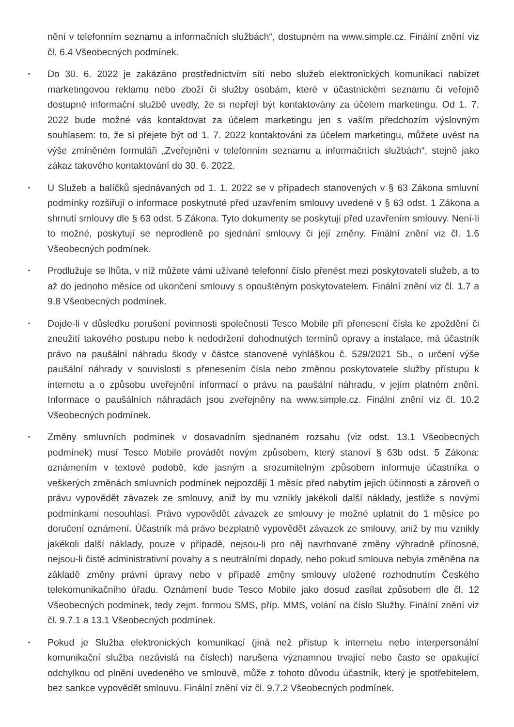nění v telefonním seznamu a informačních službách“, dostupném na www.simple.cz. Finální znění viz čl. 6.4 Všeobecných podmínek.
▪
Do 30. 6. 2022 je zakázáno prostřednictvím sítí nebo služeb elektronických komunikací nabízet marketingovou reklamu nebo zboží či služby osobám, které v účastnickém seznamu či veřejně dostupné informační službě uvedly, že si nepřejí být kontaktovány za účelem marketingu. Od 1. 7. 2022 bude možné vás kontaktovat za účelem marketingu jen s vaším předchozím výslovným souhlasem: to, že si přejete být od 1. 7. 2022 kontaktováni za účelem marketingu, můžete uvést na výše zmíněném formuláři „Zveřejnění v telefonním seznamu a informačních službách“, stejně jako zákaz takového kontaktování do 30. 6. 2022.
▪
U Služeb a balíčků sjednávaných od 1. 1. 2022 se v případech stanovených v § 63 Zákona smluvní podmínky rozšiřují o informace poskytnuté před uzavřením smlouvy uvedené v § 63 odst. 1 Zákona a shrnutí smlouvy dle § 63 odst. 5 Zákona. Tyto dokumenty se poskytují před uzavřením smlouvy. Není-li to možné, poskytují se neprodleně po sjednání smlouvy či její změny. Finální znění viz čl. 1.6 Všeobecných podmínek.
▪
Prodlužuje se lhůta, v níž můžete vámi užívané telefonní číslo přenést mezi poskytovateli služeb, a to až do jednoho měsíce od ukončení smlouvy s opouštěným poskytovatelem. Finální znění viz čl. 1.7 a 9.8 Všeobecných podmínek.
▪
Dojde-li v důsledku porušení povinnosti společností Tesco Mobile při přenesení čísla ke zpoždění či zneužití takového postupu nebo k nedodržení dohodnutých termínů opravy a instalace, má účastník právo na paušální náhradu škody v částce stanovené vyhláškou č. 529/2021 Sb., o určení výše paušální náhrady v souvislosti s přenesením čísla nebo změnou poskytovatele služby přístupu k internetu a o způsobu uveřejnění informací o právu na paušální náhradu, v jejím platném znění. Informace o paušálních náhradách jsou zveřejněny na www.simple.cz. Finální znění viz čl. 10.2 Všeobecných podmínek.
▪
Změny smluvních podmínek v dosavadním sjednaném rozsahu (viz odst. 13.1 Všeobecných podmínek) musí Tesco Mobile provádět novým způsobem, který stanoví § 63b odst. 5 Zákona: oznámením v textové podobě, kde jasným a srozumitelným způsobem informuje účastníka o veškerých změnách smluvních podmínek nejpozději 1 měsíc před nabytím jejich účinnosti a zároveň o právu vypovědět závazek ze smlouvy, aniž by mu vznikly jakékoli další náklady, jestliže s novými podmínkami nesouhlasí. Právo vypovědět závazek ze smlouvy je možné uplatnit do 1 měsíce po doručení oznámení. Účastník má právo bezplatně vypovědět závazek ze smlouvy, aniž by mu vznikly jakékoli další náklady, pouze v případě, nejsou-li pro něj navrhované změny výhradně přínosné, nejsou-li čistě administrativní povahy a s neutrálními dopady, nebo pokud smlouva nebyla změněna na základě změny právní úpravy nebo v případě změny smlouvy uložené rozhodnutím Českého telekomunikačního úřadu. Oznámení bude Tesco Mobile jako dosud zasílat způsobem dle čl. 12 Všeobecných podmínek, tedy zejm. formou SMS, příp. MMS, volání na číslo Služby. Finální znění viz čl. 9.7.1 a 13.1 Všeobecných podmínek.
▪
Pokud je Služba elektronických komunikací (jiná než přístup k internetu nebo interpersonální komunikační služba nezávislá na číslech) narušena významnou trvající nebo často se opakující odchylkou od plnění uvedeného ve smlouvě, může z tohoto důvodu účastník, který je spotřebitelem, bez sankce vypovědět smlouvu. Finální znění viz čl. 9.7.2 Všeobecných podmínek.